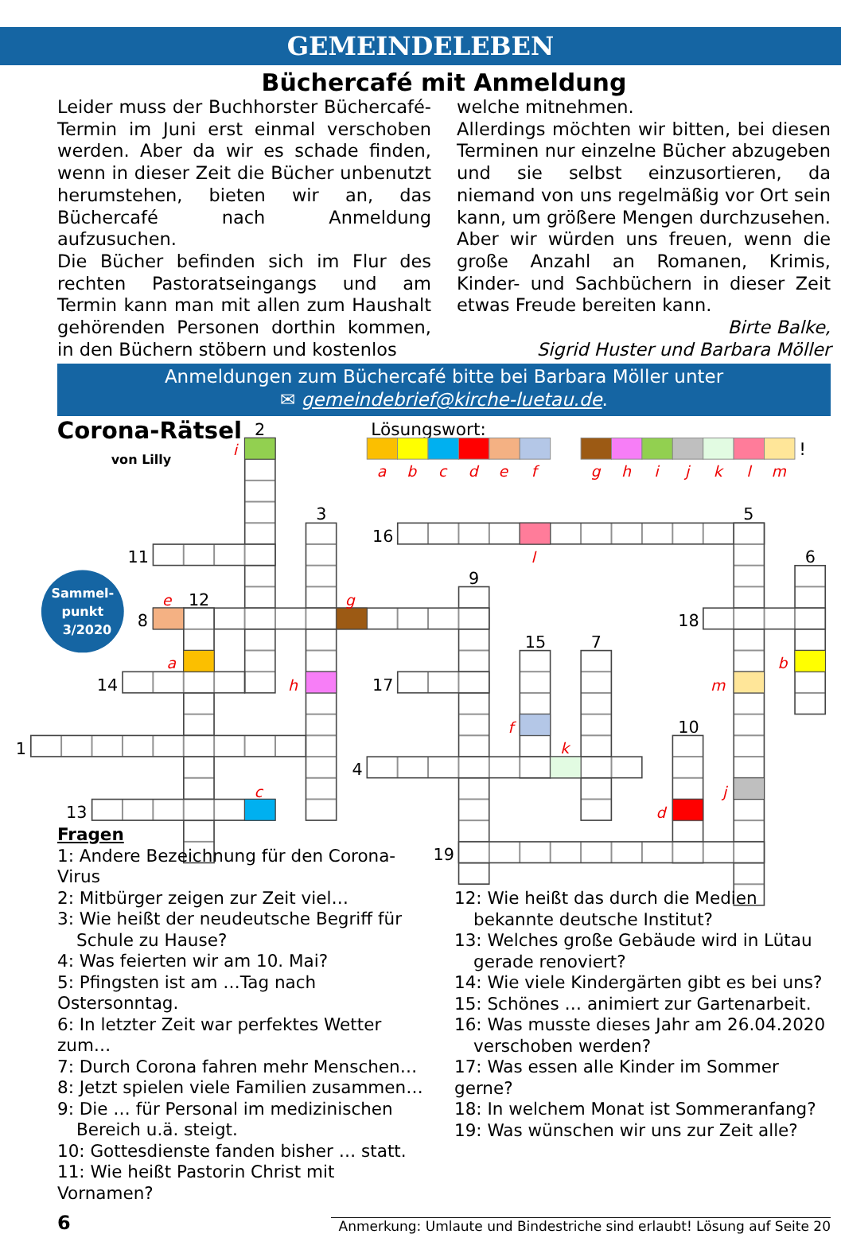GEMEINDELEBEN
Büchercafé mit Anmeldung
Leider muss der Buchhorster Büchercafé-Termin im Juni erst einmal verschoben werden. Aber da wir es schade finden, wenn in dieser Zeit die Bücher unbenutzt herumstehen, bieten wir an, das Büchercafé nach Anmeldung aufzusuchen.
Die Bücher befinden sich im Flur des rechten Pastoratseingangs und am Termin kann man mit allen zum Haushalt gehörenden Personen dorthin kommen, in den Büchern stöbern und kostenlos
welche mitnehmen.
Allerdings möchten wir bitten, bei diesen Terminen nur einzelne Bücher abzugeben und sie selbst einzusortieren, da niemand von uns regelmäßig vor Ort sein kann, um größere Mengen durchzusehen. Aber wir würden uns freuen, wenn die große Anzahl an Romanen, Krimis, Kinder- und Sachbüchern in dieser Zeit etwas Freude bereiten kann.
Birte Balke,
Sigrid Huster und Barbara Möller
Anmeldungen zum Büchercafé bitte bei Barbara Möller unter
✉ gemeindebrief@kirche-luetau.de.
Corona-Rätsel
von Lilly
Sammel-
punkt
3/2020
Lösungswort:
!
a
b
c
d
e
f
g
h
i
j
k
l
m
2
3
16
5
11
6
9
12
8
18
15
7
14
17
10
1
4
13
19
i
l
e
g
a
b
h
m
f
k
j
d
c
Fragen
1: Andere Bezeichnung für den Corona-Virus
2: Mitbürger zeigen zur Zeit viel…
3: Wie heißt der neudeutsche Begriff für
Schule zu Hause?
4: Was feierten wir am 10. Mai?
5: Pfingsten ist am …Tag nach Ostersonntag.
6: In letzter Zeit war perfektes Wetter zum…
7: Durch Corona fahren mehr Menschen…
8: Jetzt spielen viele Familien zusammen…
9: Die … für Personal im medizinischen
Bereich u.ä. steigt.
10: Gottesdienste fanden bisher … statt.
11: Wie heißt Pastorin Christ mit Vornamen?
12: Wie heißt das durch die Medien
bekannte deutsche Institut?
13: Welches große Gebäude wird in Lütau
gerade renoviert?
14: Wie viele Kindergärten gibt es bei uns?
15: Schönes … animiert zur Gartenarbeit.
16: Was musste dieses Jahr am 26.04.2020
verschoben werden?
17: Was essen alle Kinder im Sommer gerne?
18: In welchem Monat ist Sommeranfang?
19: Was wünschen wir uns zur Zeit alle?
6 Anmerkung: Umlaute und Bindestriche sind erlaubt! Lösung auf Seite 20